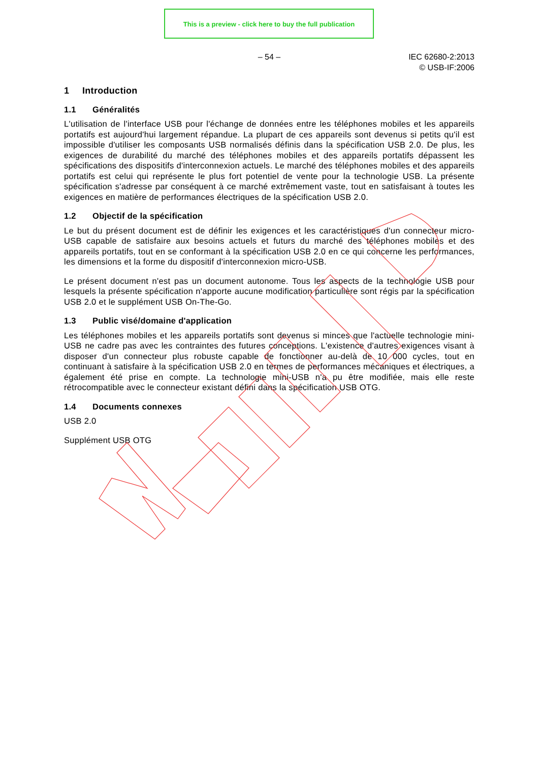This is a preview - click here to buy the full publication
– 54 –
IEC 62680-2:2013
© USB-IF:2006
1 Introduction
1.1 Généralités
L'utilisation de l'interface USB pour l'échange de données entre les téléphones mobiles et les appareils portatifs est aujourd'hui largement répandue. La plupart de ces appareils sont devenus si petits qu'il est impossible d'utiliser les composants USB normalisés définis dans la spécification USB 2.0. De plus, les exigences de durabilité du marché des téléphones mobiles et des appareils portatifs dépassent les spécifications des dispositifs d'interconnexion actuels. Le marché des téléphones mobiles et des appareils portatifs est celui qui représente le plus fort potentiel de vente pour la technologie USB. La présente spécification s'adresse par conséquent à ce marché extrêmement vaste, tout en satisfaisant à toutes les exigences en matière de performances électriques de la spécification USB 2.0.
1.2 Objectif de la spécification
Le but du présent document est de définir les exigences et les caractéristiques d'un connecteur micro-USB capable de satisfaire aux besoins actuels et futurs du marché des téléphones mobiles et des appareils portatifs, tout en se conformant à la spécification USB 2.0 en ce qui concerne les performances, les dimensions et la forme du dispositif d'interconnexion micro-USB.
Le présent document n'est pas un document autonome. Tous les aspects de la technologie USB pour lesquels la présente spécification n'apporte aucune modification particulière sont régis par la spécification USB 2.0 et le supplément USB On-The-Go.
1.3 Public visé/domaine d'application
Les téléphones mobiles et les appareils portatifs sont devenus si minces que l'actuelle technologie mini-USB ne cadre pas avec les contraintes des futures conceptions. L'existence d'autres exigences visant à disposer d'un connecteur plus robuste capable de fonctionner au-delà de 10 000 cycles, tout en continuant à satisfaire à la spécification USB 2.0 en termes de performances mécaniques et électriques, a également été prise en compte. La technologie mini-USB n'a pu être modifiée, mais elle reste rétrocompatible avec le connecteur existant défini dans la spécification USB OTG.
1.4 Documents connexes
USB 2.0
Supplément USB OTG